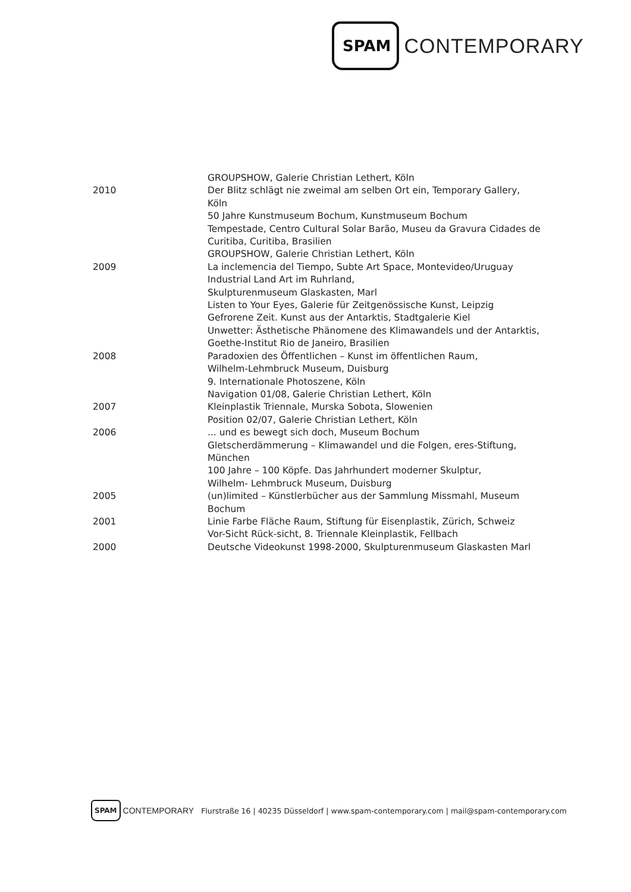SPAM CONTEMPORARY
| | GROUPSHOW, Galerie Christian Lethert, Köln |
| 2010 | Der Blitz schlägt nie zweimal am selben Ort ein, Temporary Gallery, Köln |
| | 50 Jahre Kunstmuseum Bochum, Kunstmuseum Bochum |
| | Tempestade, Centro Cultural Solar Barão, Museu da Gravura Cidades de Curitiba, Curitiba, Brasilien |
| | GROUPSHOW, Galerie Christian Lethert, Köln |
| 2009 | La inclemencia del Tiempo, Subte Art Space, Montevideo/Uruguay |
| | Industrial Land Art im Ruhrland, Skulpturenmuseum Glaskasten, Marl |
| | Listen to Your Eyes, Galerie für Zeitgenössische Kunst, Leipzig |
| | Gefrorene Zeit. Kunst aus der Antarktis, Stadtgalerie Kiel |
| | Unwetter: Ästhetische Phänomene des Klimawandels und der Antarktis, Goethe-Institut Rio de Janeiro, Brasilien |
| 2008 | Paradoxien des Öffentlichen – Kunst im öffentlichen Raum, Wilhelm-Lehmbruck Museum, Duisburg |
| | 9. Internationale Photoszene, Köln |
| | Navigation 01/08, Galerie Christian Lethert, Köln |
| 2007 | Kleinplastik Triennale, Murska Sobota, Slowenien |
| | Position 02/07, Galerie Christian Lethert, Köln |
| 2006 | ... und es bewegt sich doch, Museum Bochum |
| | Gletscherdämmerung – Klimawandel und die Folgen, eres-Stiftung, München |
| | 100 Jahre – 100 Köpfe. Das Jahrhundert moderner Skulptur, Wilhelm- Lehmbruck Museum, Duisburg |
| 2005 | (un)limited – Künstlerbücher aus der Sammlung Missmahl, Museum Bochum |
| 2001 | Linie Farbe Fläche Raum, Stiftung für Eisenplastik, Zürich, Schweiz |
| | Vor-Sicht Rück-sicht, 8. Triennale Kleinplastik, Fellbach |
| 2000 | Deutsche Videokunst 1998-2000, Skulpturenmuseum Glaskasten Marl |
SPAM CONTEMPORARY Flurstraße 16 | 40235 Düsseldorf | www.spam-contemporary.com | mail@spam-contemporary.com